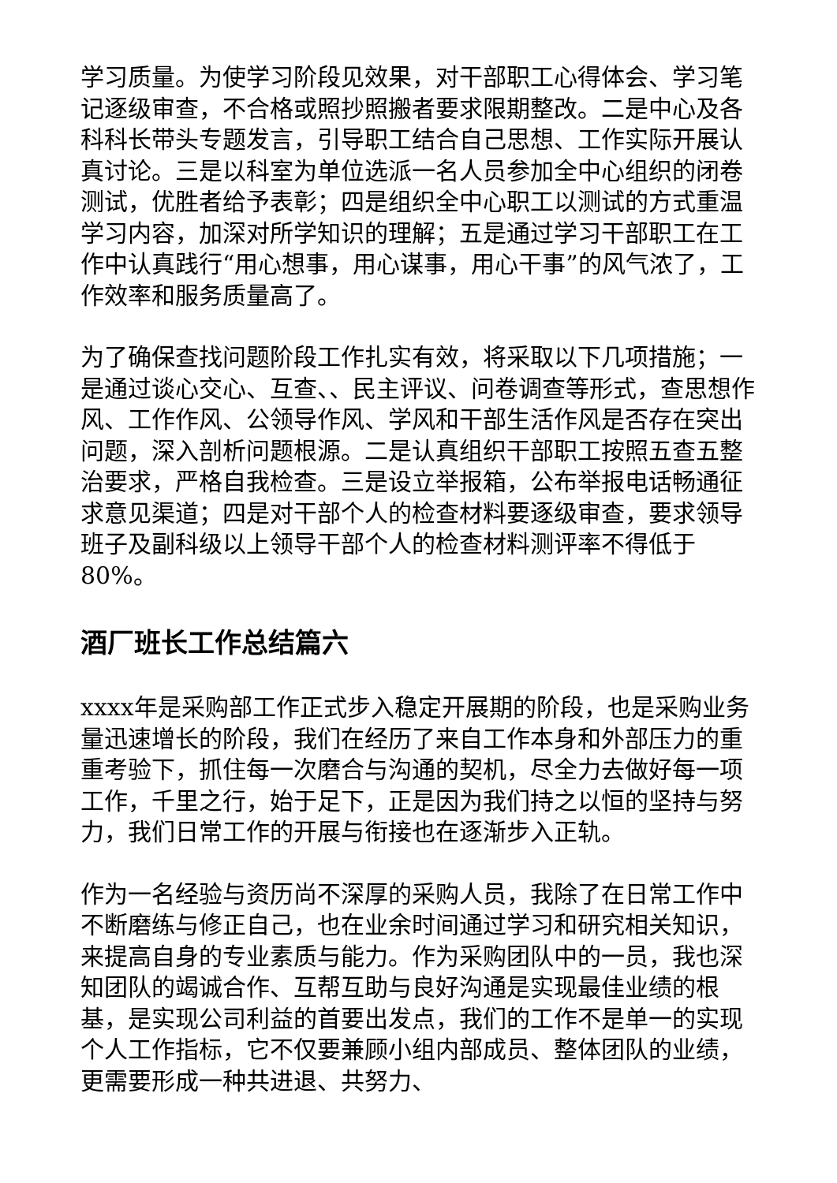学习质量。为使学习阶段见效果，对干部职工心得体会、学习笔记逐级审查，不合格或照抄照搬者要求限期整改。二是中心及各科科长带头专题发言，引导职工结合自己思想、工作实际开展认真讨论。三是以科室为单位选派一名人员参加全中心组织的闭卷测试，优胜者给予表彰；四是组织全中心职工以测试的方式重温学习内容，加深对所学知识的理解；五是通过学习干部职工在工作中认真践行“用心想事，用心谋事，用心干事”的风气浓了，工作效率和服务质量高了。
为了确保查找问题阶段工作扎实有效，将采取以下几项措施；一是通过谈心交心、互查、、民主评议、问卷调查等形式，查思想作风、工作作风、公领导作风、学风和干部生活作风是否存在突出问题，深入剖析问题根源。二是认真组织干部职工按照五查五整治要求，严格自我检查。三是设立举报箱，公布举报电话畅通征求意见渠道；四是对干部个人的检查材料要逐级审查，要求领导班子及副科级以上领导干部个人的检查材料测评率不得低于80%。
酒厂班长工作总结篇六
xxxx年是采购部工作正式步入稳定开展期的阶段，也是采购业务量迅速增长的阶段，我们在经历了来自工作本身和外部压力的重重考验下，抓住每一次磨合与沟通的契机，尽全力去做好每一项工作，千里之行，始于足下，正是因为我们持之以恒的坚持与努力，我们日常工作的开展与衔接也在逐渐步入正轨。
作为一名经验与资历尚不深厚的采购人员，我除了在日常工作中不断磨练与修正自己，也在业余时间通过学习和研究相关知识，来提高自身的专业素质与能力。作为采购团队中的一员，我也深知团队的竭诚合作、互帮互助与良好沟通是实现最佳业绩的根基，是实现公司利益的首要出发点，我们的工作不是单一的实现个人工作指标，它不仅要兼顾小组内部成员、整体团队的业绩，更需要形成一种共进退、共努力、